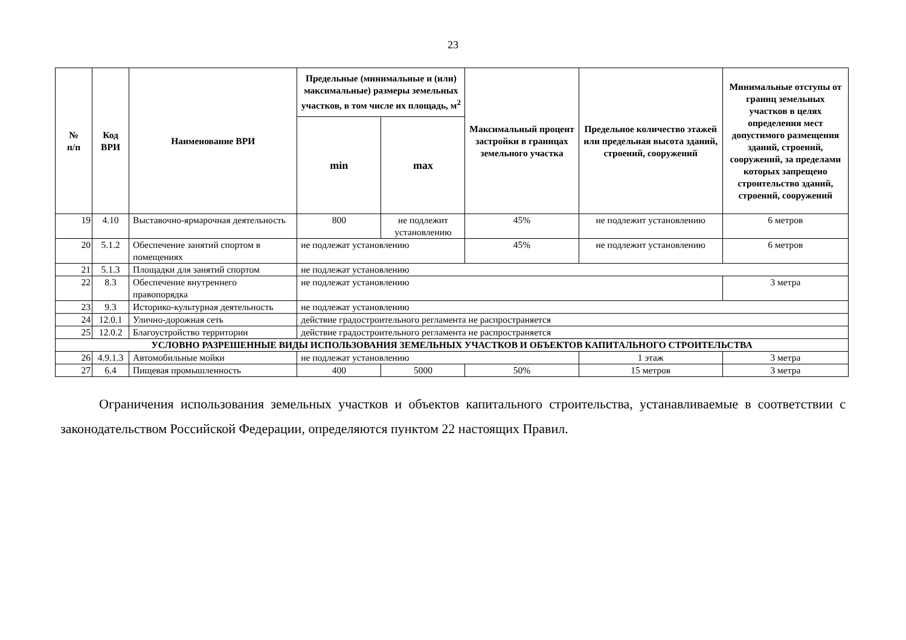23
| № п/п | Код ВРИ | Наименование ВРИ | Предельные (минимальные и (или) максимальные) размеры земельных участков, в том числе их площадь, м<sup>2</sup> | | Максимальный процент застройки в границах земельного участка | Предельное количество этажей или предельная высота зданий, строений, сооружений | Минимальные отступы от границ земельных участков в целях определения мест допустимого размещения зданий, строений, сооружений, за пределами которых запрещено строительство зданий, строений, сооружений |
| --- | --- | --- | --- | --- | --- | --- | --- |
| | | | min | max | | | |
| 19 | 4.10 | Выставочно-ярмарочная деятельность | 800 | не подлежит установлению | 45% | не подлежит установлению | 6 метров |
| 20 | 5.1.2 | Обеспечение занятий спортом в помещениях | не подлежат установлению | | 45% | не подлежит установлению | 6 метров |
| 21 | 5.1.3 | Площадки для занятий спортом | не подлежат установлению | | | | |
| 22 | 8.3 | Обеспечение внутреннего правопорядка | не подлежат установлению | | | | 3 метра |
| 23 | 9.3 | Историко-культурная деятельность | не подлежат установлению | | | | |
| 24 | 12.0.1 | Улично-дорожная сеть | действие градостроительного регламента не распространяется | | | | |
| 25 | 12.0.2 | Благоустройство территории | действие градостроительного регламента не распространяется | | | | |
| УСЛОВНО РАЗРЕШЕННЫЕ ВИДЫ ИСПОЛЬЗОВАНИЯ ЗЕМЕЛЬНЫХ УЧАСТКОВ И ОБЪЕКТОВ КАПИТАЛЬНОГО СТРОИТЕЛЬСТВА | | | | | | | |
| 26 | 4.9.1.3 | Автомобильные мойки | не подлежат установлению | | | 1 этаж | 3 метра |
| 27 | 6.4 | Пищевая промышленность | 400 | 5000 | 50% | 15 метров | 3 метра |
Ограничения использования земельных участков и объектов капитального строительства, устанавливаемые в соответствии с законодательством Российской Федерации, определяются пунктом 22 настоящих Правил.